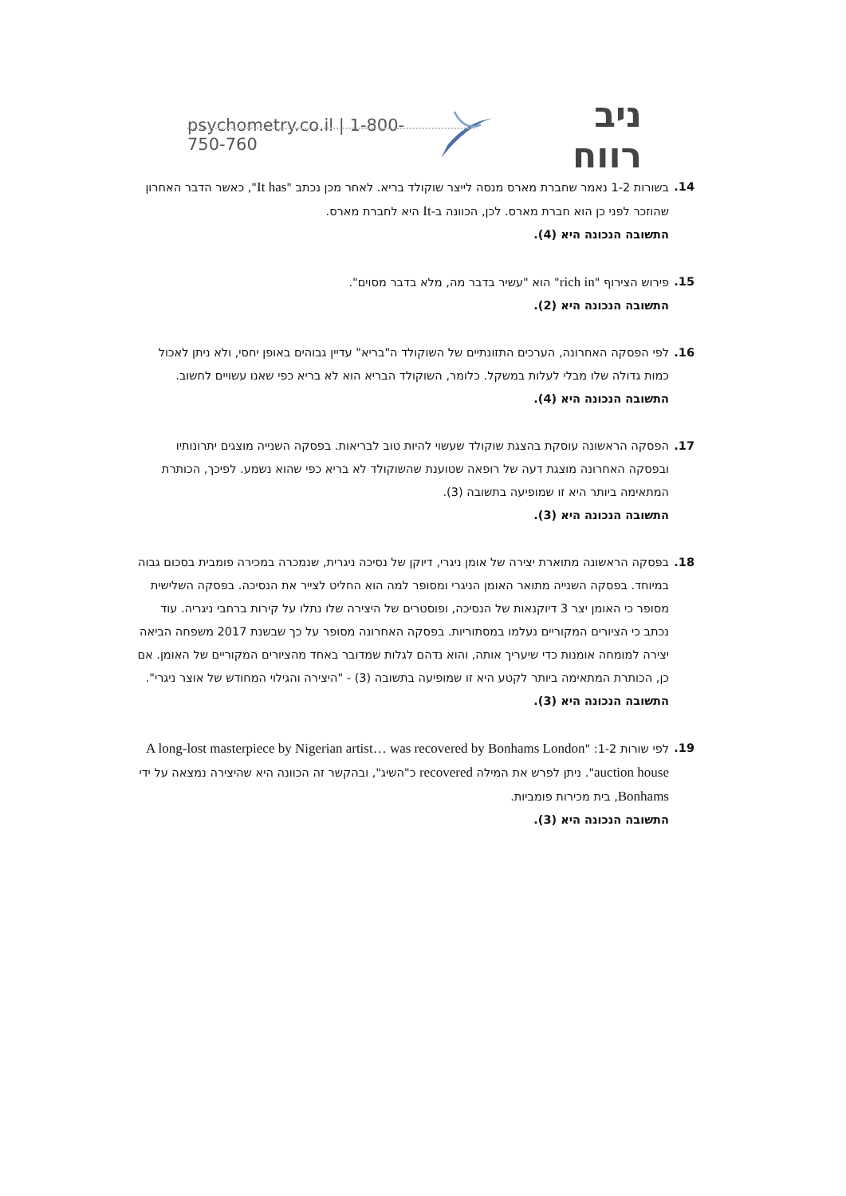psychometry.co.il | 1-800-750-760 ניב רווח
14. בשורות 1-2 נאמר שחברת מארס מנסה לייצר שוקולד בריא. לאחר מכן נכתב "It has", כאשר הדבר האחרון שהוזכר לפני כן הוא חברת מארס. לכן, הכוונה ב-It היא לחברת מארס.
התשובה הנכונה היא (4).
15. פירוש הצירוף "rich in" הוא "עשיר בדבר מה, מלא בדבר מסוים".
התשובה הנכונה היא (2).
16. לפי הפסקה האחרונה, הערכים התזונתיים של השוקולד ה"בריא" עדיין גבוהים באופן יחסי, ולא ניתן לאכול כמות גדולה שלו מבלי לעלות במשקל. כלומר, השוקולד הבריא הוא לא בריא כפי שאנו עשויים לחשוב.
התשובה הנכונה היא (4).
17. הפסקה הראשונה עוסקת בהצגת שוקולד שעשוי להיות טוב לבריאות. בפסקה השנייה מוצגים יתרונותיו ובפסקה האחרונה מוצגת דעה של רופאה שטוענת שהשוקולד לא בריא כפי שהוא נשמע. לפיכך, הכותרת המתאימה ביותר היא זו שמופיעה בתשובה (3).
התשובה הנכונה היא (3).
18. בפסקה הראשונה מתוארת יצירה של אומן ניגרי, דיוקן של נסיכה ניגרית, שנמכרה במכירה פומבית בסכום גבוה במיוחד. בפסקה השנייה מתואר האומן הניגרי ומסופר למה הוא החליט לצייר את הנסיכה. בפסקה השלישית מסופר כי האומן יצר 3 דיוקנאות של הנסיכה, ופוסטרים של היצירה שלו נתלו על קירות ברחבי ניגריה. עוד נכתב כי הציורים המקוריים נעלמו במסתוריות. בפסקה האחרונה מסופר על כך שבשנת 2017 משפחה הביאה יצירה למומחה אומנות כדי שיעריך אותה, והוא נדהם לגלות שמדובר באחד מהציורים המקוריים של האומן. אם כן, הכותרת המתאימה ביותר לקטע היא זו שמופיעה בתשובה (3) - "היצירה והגילוי המחודש של אוצר ניגרי".
התשובה הנכונה היא (3).
19. לפי שורות 1-2: "A long-lost masterpiece by Nigerian artist… was recovered by Bonhams London auction house". ניתן לפרש את המילה recovered כ"השיג", ובהקשר זה הכוונה היא שהיצירה נמצאה על ידי Bonhams, בית מכירות פומביות.
התשובה הנכונה היא (3).